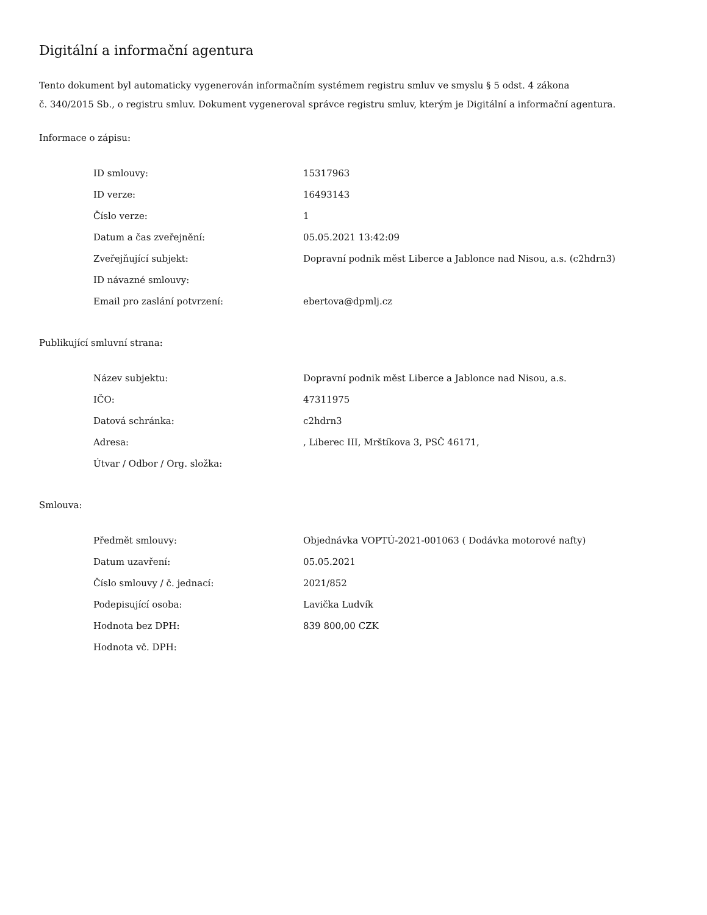Digitální a informační agentura
Tento dokument byl automaticky vygenerován informačním systémem registru smluv ve smyslu § 5 odst. 4 zákona
č. 340/2015 Sb., o registru smluv. Dokument vygeneroval správce registru smluv, kterým je Digitální a informační agentura.
Informace o zápisu:
| ID smlouvy: | 15317963 |
| ID verze: | 16493143 |
| Číslo verze: | 1 |
| Datum a čas zveřejnění: | 05.05.2021 13:42:09 |
| Zveřejňující subjekt: | Dopravní podnik měst Liberce a Jablonce nad Nisou, a.s. (c2hdrn3) |
| ID návazné smlouvy: | |
| Email pro zaslání potvrzení: | ebertova@dpmlj.cz |
Publikující smluvní strana:
| Název subjektu: | Dopravní podnik měst Liberce a Jablonce nad Nisou, a.s. |
| IČO: | 47311975 |
| Datová schránka: | c2hdrn3 |
| Adresa: | , Liberec III, Mrštíkova 3, PSČ 46171, |
| Útvar / Odbor / Org. složka: | |
Smlouva:
| Předmět smlouvy: | Objednávka VOPTÚ-2021-001063 ( Dodávka motorové nafty) |
| Datum uzavření: | 05.05.2021 |
| Číslo smlouvy / č. jednací: | 2021/852 |
| Podepisující osoba: | Lavička Ludvík |
| Hodnota bez DPH: | 839 800,00 CZK |
| Hodnota vč. DPH: | |